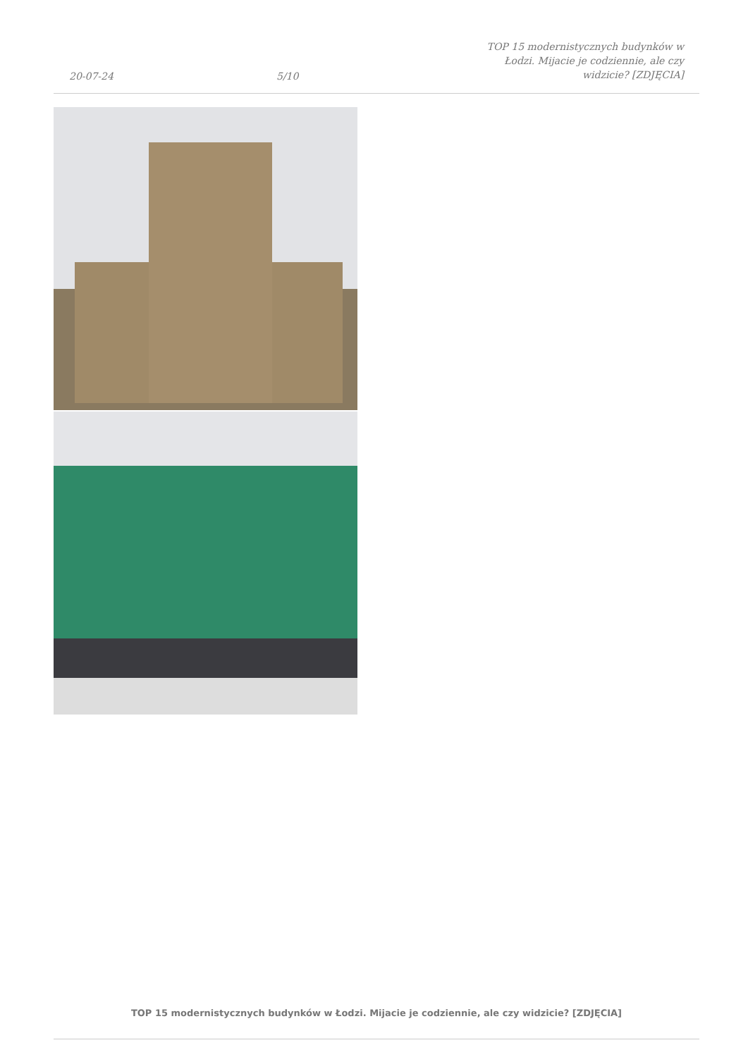20-07-24
5/10
TOP 15 modernistycznych budynków w Łodzi. Mijacie je codziennie, ale czy widzicie? [ZDJĘCIA]
TOP 15 modernistycznych budynków w Łodzi. Mijacie je codziennie, ale czy widzicie? [ZDJĘCIA]